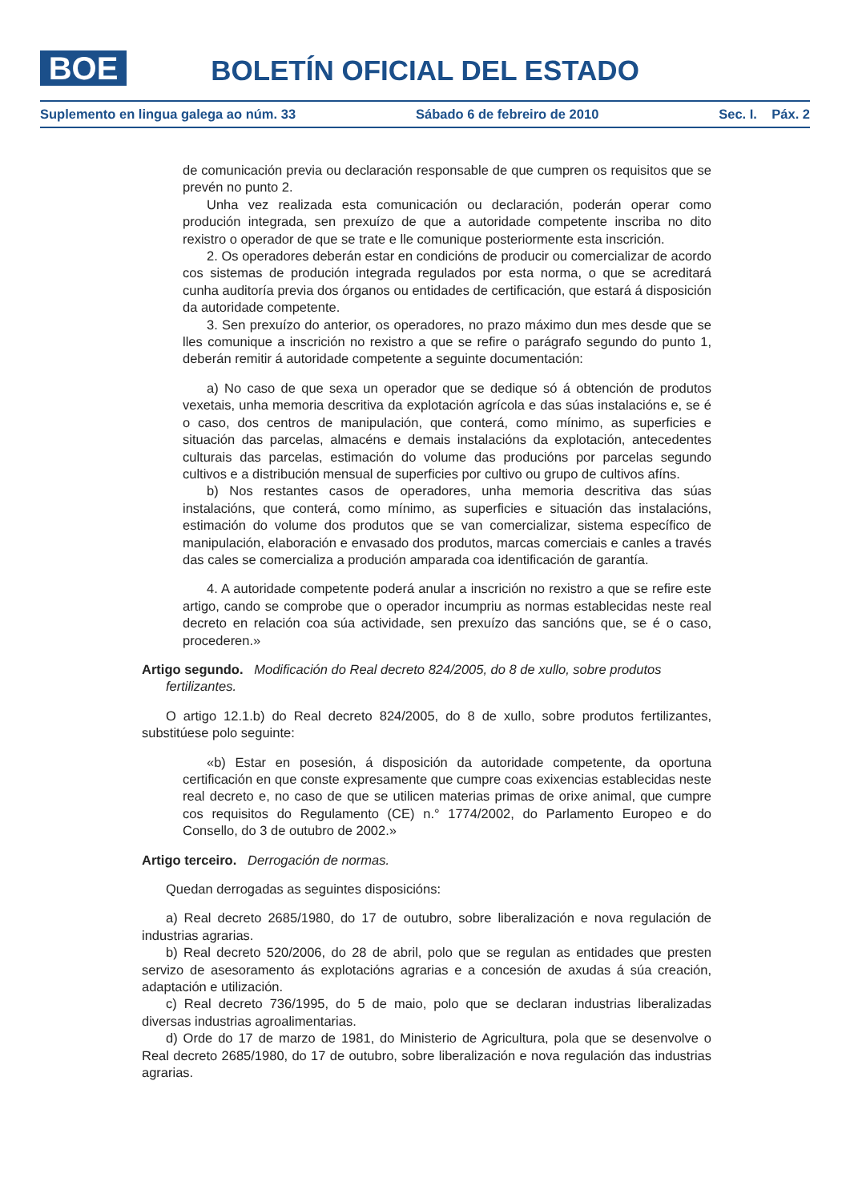BOE
BOLETÍN OFICIAL DEL ESTADO
Suplemento en lingua galega ao núm. 33 Sábado 6 de febreiro de 2010 Sec. I. Páx. 2
de comunicación previa ou declaración responsable de que cumpren os requisitos que se prevén no punto 2.
Unha vez realizada esta comunicación ou declaración, poderán operar como produción integrada, sen prexuízo de que a autoridade competente inscriba no dito rexistro o operador de que se trate e lle comunique posteriormente esta inscrición.
2. Os operadores deberán estar en condicións de producir ou comercializar de acordo cos sistemas de produción integrada regulados por esta norma, o que se acreditará cunha auditoría previa dos órganos ou entidades de certificación, que estará á disposición da autoridade competente.
3. Sen prexuízo do anterior, os operadores, no prazo máximo dun mes desde que se lles comunique a inscrición no rexistro a que se refire o parágrafo segundo do punto 1, deberán remitir á autoridade competente a seguinte documentación:
a) No caso de que sexa un operador que se dedique só á obtención de produtos vexetais, unha memoria descritiva da explotación agrícola e das súas instalacións e, se é o caso, dos centros de manipulación, que conterá, como mínimo, as superficies e situación das parcelas, almacéns e demais instalacións da explotación, antecedentes culturais das parcelas, estimación do volume das producións por parcelas segundo cultivos e a distribución mensual de superficies por cultivo ou grupo de cultivos afíns.
b) Nos restantes casos de operadores, unha memoria descritiva das súas instalacións, que conterá, como mínimo, as superficies e situación das instalacións, estimación do volume dos produtos que se van comercializar, sistema específico de manipulación, elaboración e envasado dos produtos, marcas comerciais e canles a través das cales se comercializa a produción amparada coa identificación de garantía.
4. A autoridade competente poderá anular a inscrición no rexistro a que se refire este artigo, cando se comprobe que o operador incumpriu as normas establecidas neste real decreto en relación coa súa actividade, sen prexuízo das sancións que, se é o caso, procederen.»
Artigo segundo. Modificación do Real decreto 824/2005, do 8 de xullo, sobre produtos fertilizantes.
O artigo 12.1.b) do Real decreto 824/2005, do 8 de xullo, sobre produtos fertilizantes, substitúese polo seguinte:
«b) Estar en posesión, á disposición da autoridade competente, da oportuna certificación en que conste expresamente que cumpre coas exixencias establecidas neste real decreto e, no caso de que se utilicen materias primas de orixe animal, que cumpre cos requisitos do Regulamento (CE) n.° 1774/2002, do Parlamento Europeo e do Consello, do 3 de outubro de 2002.»
Artigo terceiro. Derrogación de normas.
Quedan derrogadas as seguintes disposicións:
a) Real decreto 2685/1980, do 17 de outubro, sobre liberalización e nova regulación de industrias agrarias.
b) Real decreto 520/2006, do 28 de abril, polo que se regulan as entidades que presten servizo de asesoramento ás explotacións agrarias e a concesión de axudas á súa creación, adaptación e utilización.
c) Real decreto 736/1995, do 5 de maio, polo que se declaran industrias liberalizadas diversas industrias agroalimentarias.
d) Orde do 17 de marzo de 1981, do Ministerio de Agricultura, pola que se desenvolve o Real decreto 2685/1980, do 17 de outubro, sobre liberalización e nova regulación das industrias agrarias.